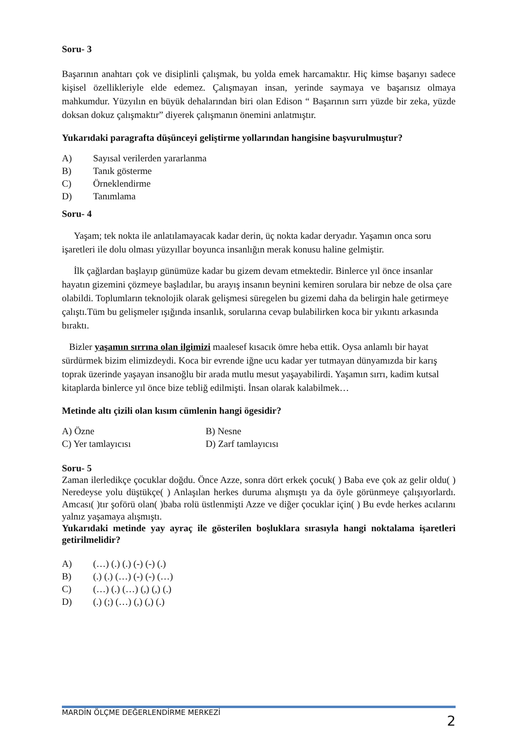Soru- 3
Başarının anahtarı çok ve disiplinli çalışmak, bu yolda emek harcamaktır. Hiç kimse başarıyı sadece kişisel özellikleriyle elde edemez. Çalışmayan insan, yerinde saymaya ve başarısız olmaya mahkumdur. Yüzyılın en büyük dehalarından biri olan Edison “ Başarının sırrı yüzde bir zeka, yüzde doksan dokuz çalışmaktır” diyerek çalışmanın önemini anlatmıştır.
Yukarıdaki paragrafta düşünceyi geliştirme yollarından hangisine başvurulmuştur?
A) Sayısal verilerden yararlanma
B) Tanık gösterme
C) Örneklendirme
D) Tanımlama
Soru- 4
Yaşam; tek nokta ile anlatılamayacak kadar derin, üç nokta kadar deryadır. Yaşamın onca soru işaretleri ile dolu olması yüzyıllar boyunca insanlığın merak konusu haline gelmiştir.
İlk çağlardan başlayıp günümüze kadar bu gizem devam etmektedir. Binlerce yıl önce insanlar hayatın gizemini çözmeye başladılar, bu arayış insanın beynini kemiren sorulara bir nebze de olsa çare olabildi. Toplumların teknolojik olarak gelişmesi süregelen bu gizemi daha da belirgin hale getirmeye çalıştı.Tüm bu gelişmeler ışığında insanlık, sorularına cevap bulabilirken koca bir yıkıntı arkasında bıraktı.
Bizler yaşamın sırrına olan ilgimizi maalesef kısacık ömre heba ettik. Oysa anlamlı bir hayat sürdürmek bizim elimizdeydi. Koca bir evrende iğne ucu kadar yer tutmayan dünyamızda bir karış toprak üzerinde yaşayan insanoğlu bir arada mutlu mesut yaşayabilirdi. Yaşamın sırrı, kadim kutsal kitaplarda binlerce yıl önce bize tebliğ edilmişti. İnsan olarak kalabilmek…
Metinde altı çizili olan kısım cümlenin hangi ögesidir?
A) Özne B) Nesne
C) Yer tamlayıcısı D) Zarf tamlayıcısı
Soru- 5
Zaman ilerledikçe çocuklar doğdu. Önce Azze, sonra dört erkek çocuk( ) Baba eve çok az gelir oldu( ) Neredeyse yolu düştükçe( ) Anlaşılan herkes duruma alışmıştı ya da öyle görünmeye çalışıyorlardı. Amcası( )tır şoförü olan( )baba rolü üstlenmişti Azze ve diğer çocuklar için( ) Bu evde herkes acılarını yalnız yaşamaya alışmıştı.
Yukarıdaki metinde yay ayraç ile gösterilen boşluklara sırasıyla hangi noktalama işaretleri getirilmelidir?
A) (…) (.) (.) (-) (-) (.)
B) (.) (.) (…) (-) (-) (…)
C) (…) (.) (…) (,) (,) (.)
D) (.) (;) (…) (,) (,) (.)
MARDİN ÖLÇME DEĞERLENDİRME MERKEZİ 2